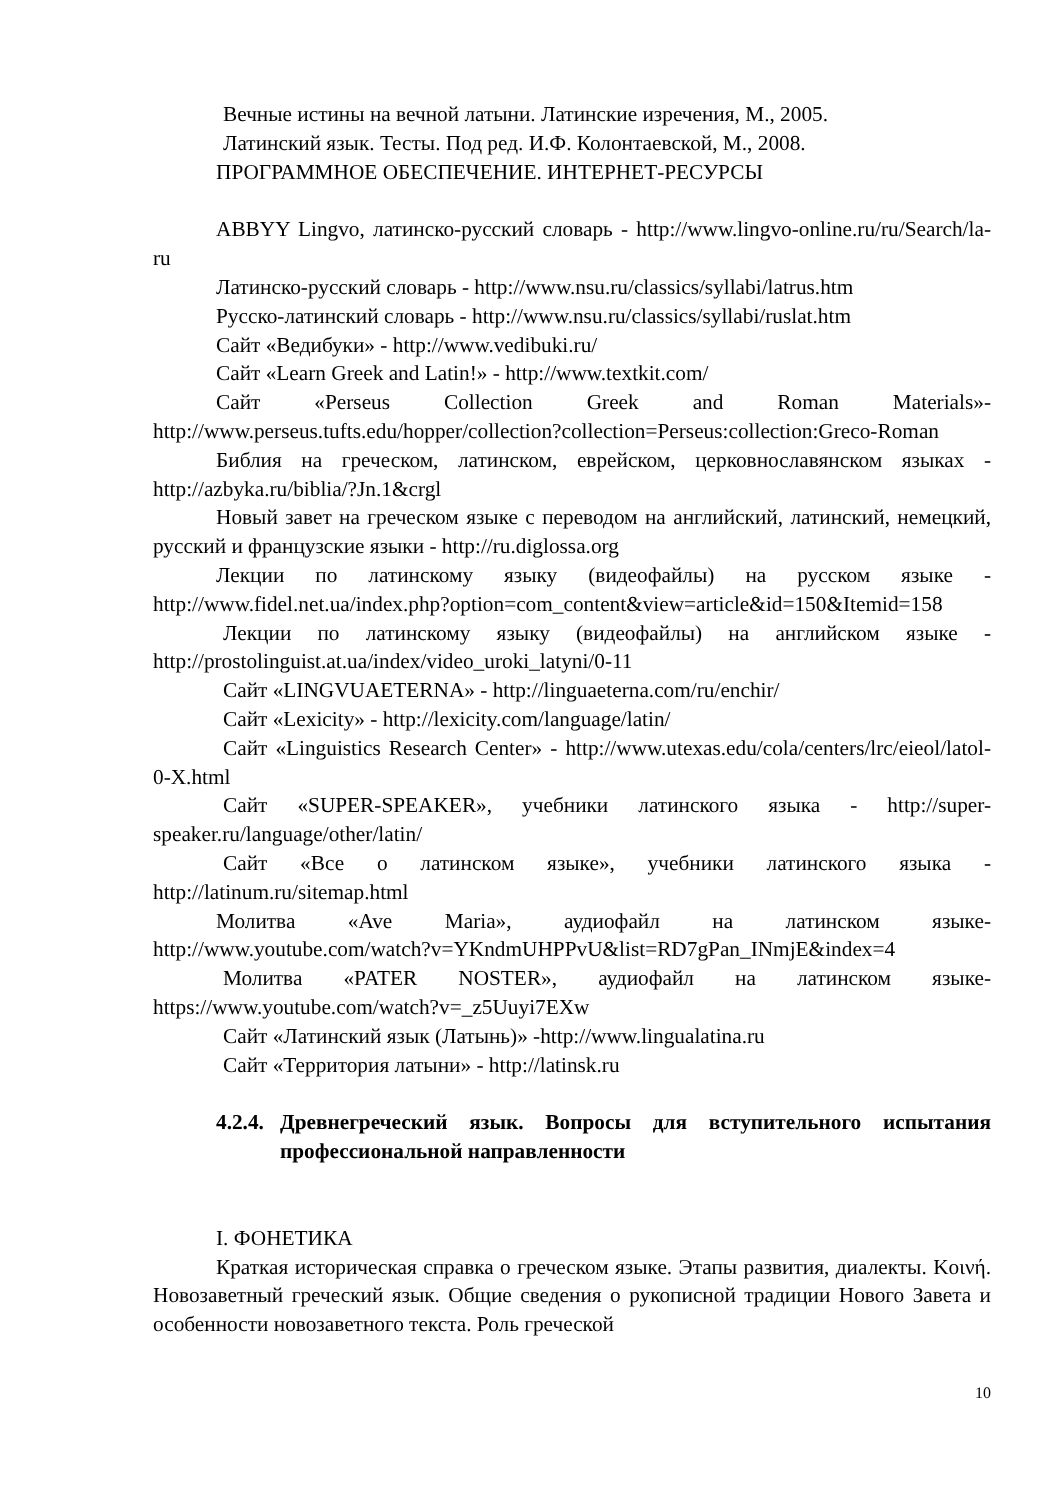Вечные истины на вечной латыни. Латинские изречения, М., 2005.
Латинский язык. Тесты. Под ред. И.Ф. Колонтаевской, М., 2008.
ПРОГРАММНОЕ ОБЕСПЕЧЕНИЕ. ИНТЕРНЕТ-РЕСУРСЫ
ABBYY Lingvo, латинско-русский словарь - http://www.lingvo-online.ru/ru/Search/la-ru
Латинско-русский словарь - http://www.nsu.ru/classics/syllabi/latrus.htm
Русско-латинский словарь - http://www.nsu.ru/classics/syllabi/ruslat.htm
Сайт «Ведибуки» - http://www.vedibuki.ru/
Сайт «Learn Greek and Latin!» - http://www.textkit.com/
Сайт «Perseus Collection Greek and Roman Materials»- http://www.perseus.tufts.edu/hopper/collection?collection=Perseus:collection:Greco-Roman
Библия на греческом, латинском, еврейском, церковнославянском языках - http://azbyka.ru/biblia/?Jn.1&crgl
Новый завет на греческом языке с переводом на английский, латинский, немецкий, русский и французские языки - http://ru.diglossa.org
Лекции по латинскому языку (видеофайлы) на русском языке - http://www.fidel.net.ua/index.php?option=com_content&view=article&id=150&Itemid=158
Лекции по латинскому языку (видеофайлы) на английском языке - http://prostolinguist.at.ua/index/video_uroki_latyni/0-11
Сайт «LINGVUAETERNA» - http://linguaeterna.com/ru/enchir/
Сайт «Lexicity» - http://lexicity.com/language/latin/
Сайт «Linguistics Research Center» - http://www.utexas.edu/cola/centers/lrc/eieol/latol-0-X.html
Сайт «SUPER-SPEAKER», учебники латинского языка - http://super-speaker.ru/language/other/latin/
Сайт «Все о латинском языке», учебники латинского языка - http://latinum.ru/sitemap.html
Молитва «Ave Maria», аудиофайл на латинском языке- http://www.youtube.com/watch?v=YKndmUHPPvU&list=RD7gPan_INmjE&index=4
Молитва «PATER NOSTER», аудиофайл на латинском языке- https://www.youtube.com/watch?v=_z5Uuyi7EXw
Сайт «Латинский язык (Латынь)» -http://www.lingualatina.ru
Сайт «Территория латыни» - http://latinsk.ru
4.2.4. Древнегреческий язык. Вопросы для вступительного испытания профессиональной направленности
I. ФОНЕТИКА
Краткая историческая справка о греческом языке. Этапы развития, диалекты. Κοινή. Новозаветный греческий язык. Общие сведения о рукописной традиции Нового Завета и особенности новозаветного текста. Роль греческой
10